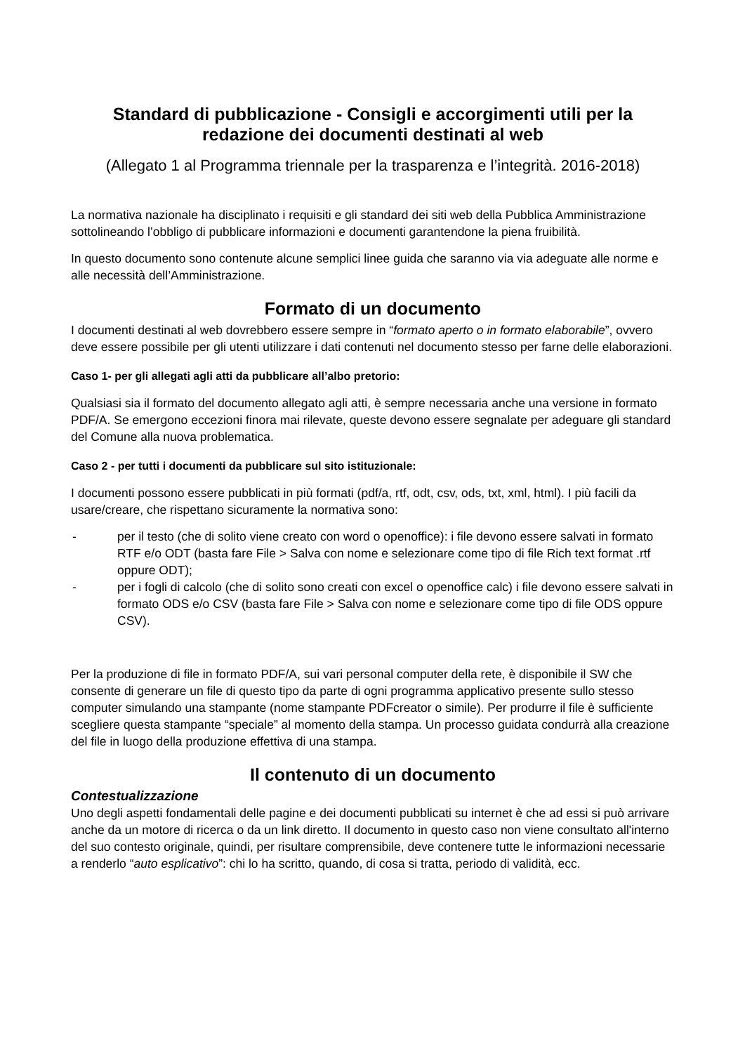Standard di pubblicazione - Consigli e accorgimenti utili per la redazione dei documenti destinati al web
(Allegato 1 al Programma triennale per la trasparenza e l’integrità. 2016-2018)
La normativa nazionale ha disciplinato i requisiti e gli standard dei siti web della Pubblica Amministrazione sottolineando l’obbligo di pubblicare informazioni e documenti garantendone la piena fruibilità.
In questo documento sono contenute alcune semplici linee guida che saranno via via adeguate alle norme e alle necessità dell’Amministrazione.
Formato di un documento
I documenti destinati al web dovrebbero essere sempre in “formato aperto o in formato elaborabile”, ovvero deve essere possibile per gli utenti utilizzare i dati contenuti nel documento stesso per farne delle elaborazioni.
Caso 1- per gli allegati agli atti da pubblicare all’albo pretorio:
Qualsiasi sia il formato del documento allegato agli atti, è sempre necessaria anche una versione in formato PDF/A. Se emergono eccezioni finora mai rilevate, queste devono essere segnalate per adeguare gli standard del Comune alla nuova problematica.
Caso 2 - per tutti i documenti da pubblicare sul sito istituzionale:
I documenti possono essere pubblicati in più formati (pdf/a, rtf, odt, csv, ods, txt, xml, html). I più facili da usare/creare, che rispettano sicuramente la normativa sono:
- per il testo (che di solito viene creato con word o openoffice): i file devono essere salvati in formato RTF e/o ODT (basta fare File > Salva con nome e selezionare come tipo di file Rich text format .rtf oppure ODT);
- per i fogli di calcolo (che di solito sono creati con excel o openoffice calc) i file devono essere salvati in formato ODS e/o CSV (basta fare File > Salva con nome e selezionare come tipo di file ODS oppure CSV).
Per la produzione di file in formato PDF/A, sui vari personal computer della rete, è disponibile il SW che consente di generare un file di questo tipo da parte di ogni programma applicativo presente sullo stesso computer simulando una stampante (nome stampante PDFcreator o simile). Per produrre il file è sufficiente scegliere questa stampante “speciale” al momento della stampa. Un processo guidata condurrà alla creazione del file in luogo della produzione effettiva di una stampa.
Il contenuto di un documento
Contestualizzazione
Uno degli aspetti fondamentali delle pagine e dei documenti pubblicati su internet è che ad essi si può arrivare anche da un motore di ricerca o da un link diretto. Il documento in questo caso non viene consultato all'interno del suo contesto originale, quindi, per risultare comprensibile, deve contenere tutte le informazioni necessarie a renderlo “auto esplicativo”: chi lo ha scritto, quando, di cosa si tratta, periodo di validità, ecc.